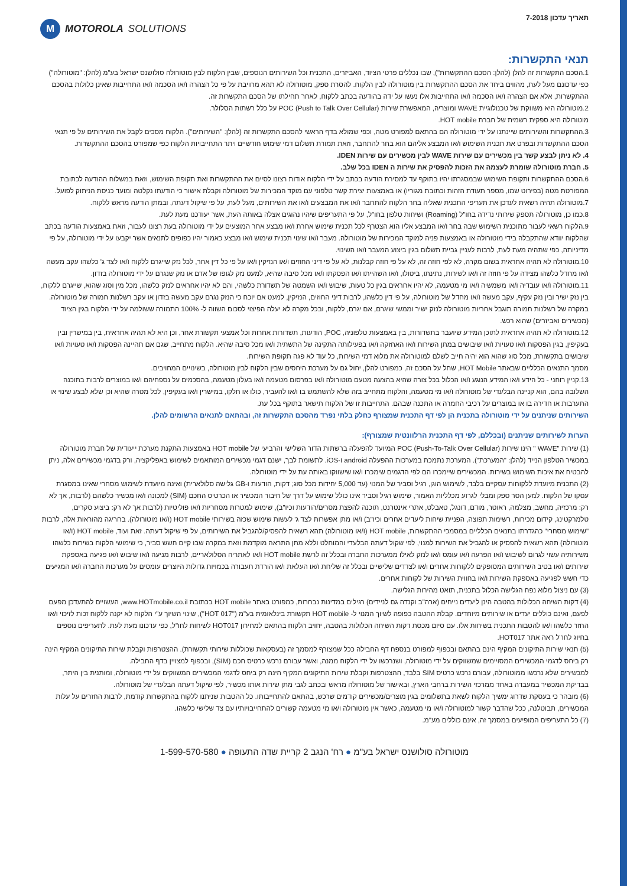תאריך עדכון 7-2018
M MOTOROLA SOLUTIONS
תנאי התקשרות:
1.הסכם התקשרות זה להלן (להלן: הסכם ההתקשרות"), שבו נכללים פרטי הציוד, האביזרים, התכנית וכל השירותים הנוספים, שבין הלקוח לבין מוטורולה סולושנס ישראל בע"מ (להלן: "מוטורולה") כפי עדכונם מעל לעת, מהווים ביחד את הסכם ההתקשרות בין מוטורולה לבין הלקוח. להסרת ספק, מוטורולה לא תהא מחויבת על פי כל הצהרה ו/או הסכמה ו/או התחייבות שאינן כלולות בהסכם ההתקשרות, אלא אם הצהרה ו/או הסכמה ו/או התחייבות אלו נעשו על ידה בהודעה בכתב ללקוח, לאחר תחילתו של הסכם התקשרות זה.
2.מוטורולה היא משווקת של טכנולוגיית WAVE ומוצריה, המאפשרת שירות POC (Push to Talk Over Cellular) על כלל רשתות הסלולר.
מוטורולה היא ספקית רשמית של חברת HOT mobile.
3.ההתקשרות והשירותים שיינתנו על ידי מוטורולה הם בהתאם למפורט מטה, וכפי שמולא בדף הראשי להסכם התקשרות זה (להלן: "השירותים"). הלקוח מסכים לקבל את השירותים על פי תנאי הסכם ההתקשרות ובפרט את תכנית השימוש ו/או המבצע אליהם הוא בחר להתחבר, וזאת תמורת תשלום דמי שימוש חודשיים ויתר התחייבויות הלקוח כפי שמפורט בהסכם ההתקשרות.
4. לא ניתן לבצע קשר בין מכשירים עם שירות WAVE לבין מכשירים עם שירות IDEN.
5. חברת מוטורולה שומרת לעצמה את הזכות להפסיק את שירות ה IDEN בכל שלב.
6.הסכם ההתקשרות ותקופת השימוש שבמסגרתו יהיו בתוקף עד למסירת הודעה בכתב על ידי הלקוח אודות רצונו לסיים את ההתקשרות ואת תקופת השימוש, וזאת במשלוח ההודעה לכתובת המפורטת מטה (בפירוט שמו, מספר תעודת הזהות וכתובת מגוריו) או באמצעות יצירת קשר טלפוני עם מוקד המכירות של מוטורולה וקבלת אישור כי הודעתו נקלטה ומועד כניסת הניתוק לפועל.
7.מוטורולה תהיה רשאית לעדכן את תעריפי התכנית שאליה בחר הלקוח להתחבר ו/או את המבצעים ו/או את השירותים, מעל לעת, על פי שיקול דעתה, ובמתן הודעה מראש ללקוח.
8.כמו כן, מוטורולה תספק שירותי נדידה בחו"ל (Roaming) ושיחות טלפון בחו"ל, על פי התעריפים שיהיו נהוגים אצלה באותה העת, אשר יעודכנו מעת לעת.
9.הלקוח רשאי לעבור מתוכנית השימוש שבה בחר ו/או המבצע אליו הוא הצטרף לכל תכנית שימוש אחרת ו/או מבצע אחר המוצעים על ידי מוטורולה בעת רצונו לעבור, וזאת באמצעות הודעה בכתב שהלקוח יוודא שהתקבלה בידי מוטורולה או באמצעות פניה למוקד המכירות של מוטורולה. מעבר ו/או שינוי תכנית שימוש ו/או מבצע כאמור יהיו כפופים לתנאים אשר יקבעו על ידי מוטורולה, על פי מדיניותה, כפי שתהיה מעת לעת, לרבות לעניין גביית תשלום בגין ביצוע המעבר ו/או השינוי.
10.מוטורולה לא תהיה אחראית בשום מקרה, לא לפי חוזה זה, לא על פי חוזה קבלנות, לא על פי דיני החוזים ו/או הנזיקין ו/או על פי כל דין אחר, לכל נזק שייגרם ללקוח ו/או לצד ג' כלשהו עקב מעשה ו/או מחדל כלשהו מצידה על פי חוזה זה ו/או לשירות, נתינתו, ביטולו, ו/או השהייתו ו/או הפסקתו ו/או מכל סיבה שהיא, למעט נזק לגופו של אדם או נזק שנגרם על ידי מוטורולה בזדון.
11.מוטורולה ו/או עובדיה ו/או משמשיה ו/או מי מטעמה, לא יהיו אחראים בגין כל טעות, שיבוש ו/או השמטה של תשדורת כלשהי, והם לא יהיו אחראים לנזק כלשהו, מכל מין וסוג שהוא, שייגרם ללקוח, בין נזק ישיר ובין נזק עקיף, עקב מעשה ו/או מחדל של מוטורולה, על פי דין כלשהו, לרבות דיני החוזים, הנזיקין, למעט אם יוכח כי הנזק נגרם עקב מעשה בזדון או עקב רשלנות חמורה של מוטורולה. במקרה של רשלנות חמורה תוגבל אחריות מוטורולה לנזק ישיר וממשי שיגרם, אם יגרם, ללקוח, ובכל מקרה לא יעלה הפיצוי לסכום השווה ל- 100% התמורה ששולמה על ידי הלקוח בגין הציוד (מכשירים ואביזרים) שהוא רכש.
12.מוטורולה לא תהיה אחראית לתוכן המידע שיועבר בתשדורות, בין באמצעות טלפוניה, POC, הודעות, תשדורות אחרות וכל אמצעי תקשורת אחר, וכן היא לא תהיה אחראית, בין במישרין ובין בעקיפין, בגין הפסקות ו/או טעויות ו/או שיבושים במתן השירות ו/או האחזקה ו/או בפעילותה התקינה של התשתית ו/או מכל סיבה שהיא. הלקוח מתחייב, שגם אם תהיינה הפסקות ו/או טעויות ו/או שיבושים בתקשורת, מכל סוג שהוא הוא יהיה חייב לשלם למוטורולה את מלוא דמי השירות, כל עוד לא פגה תקופת השירות.
מסמך התנאים הכלליים שבאתר HOT Mobile, שחל על הסכם זה, כמפורט להלן, יחול גם על מערכת היחסים שבין הלקוח לבין מוטורולה, בשינויים המחויבים.
13.קניין רוחני - כל הידע ו/או המידע הנוגע ו/או הכלול בכל צורה שהיא בהצעה מטעם מוטורולה ו/או בפרסום מטעמה ו/או בעלון מטעמה, בהסכמים על נספחיהם ו/או במוצרים לרבות בתוכנה השלובה בהם, הוא קניינה הבלעדי של מוטורולה ו/או מי מטעמה, והלקוח מתחייב בזה שלא להשתמש בו ו/או להעביר, כולו או חלקו, במישרין ו/או בעקיפין, לכל מטרה שהיא וכן שלא לבצע שינוי או התערבות או חדירה בו או במוצרים על רכיבי החמרה או התכנה שבהם. התחייבות זו של הלקוח תישאר בתוקף בכל עת.
השירותים שניתנים על ידי מוטורולה בתכנית הן לפי דף התכנית שמצורף כחלק בלתי נפרד מהסכם התקשרות זה, ובהתאם לתנאים הרשומים להלן.
הערות לשירותים שניתנים (ובכללם, לפי דף התכנית הרלוונטית שמצורף):
(1) שירות "WAVE " הינו שירות POC (Push-To-Talk Over Cellular) המיועד להפעלה ברשתות הדור השלישי והרביעי של HOT mobile באמצעות התקנת מערכת ייעודית של חברת מוטורולה במכשיר הטלפון הנייד (להלן: "המערכת"). המערכת נתמכת במערכות ההפעלה android ו-iOS. לתשומת לבך, ישנם דגמי מכשירים המותאמים לשימוש באפליקציה, ורק בדגמי מכשירים אלה, ניתן להבטיח את איכות השימוש בשירות. המכשירים שיימכרו הם לפי הדגמים שימכרו ו/או שישווקו באותה עת על ידי מוטורולה.
(2) התכנית מיועדת ללקוחות עסקיים בלבד, לשימוש הוגן, רגיל וסביר של המנוי (עד 5,000 יחידות מכל סוג; דקות, הודעות ו-GB גלישה סלולארית) ואינה מיועדת לשימוש מסחרי שאינו במסגרת עסקו של הלקוח. למען הסר ספק ומבלי לגרוע מכלליות האמור, שימוש רגיל וסביר אינו כולל שימוש על דרך של חיבור המכשיר או הכרטיס החכם (SIM) למכונה ו/או מכשיר כלשהם (לרבות, אך לא רק: מרכזיה, מחשב, מצלמה, ראוטר, מודם, דונגל, טאבלט, אתרי אינטרנט, תוכנה להפצת מסרים/הודעות וכיו"ב), שימוש למטרות מסחריות ו/או פוליטיות (לרבות אך לא רק: ביצוע סקרים, טלמרקטינג, קידום מכירות, רשימות תפוצה, הפניית שיחות ליעדים אחרים וכיו"ב) ו/או מתן אפשרות לצד ג' לעשות שימוש שכזה בשירותי HOT mobile (ו/או מוטורולה). בחריגה מהוראות אלה, לרבות "שימוש מסחרי" כהגדרתו בתנאים הכלליים במסמכי ההתקשרות, HOT mobile (ו/או מוטורולה) תהא רשאית להפסיק/להגביל את השירותים, על פי שיקול דעתה. זאת ועוד, HOT mobile (ו/או מוטורולה) תהא רשאית להפסיק או להגביל את השירות למנוי, לפי שקול דעתה הבלעדי והמוחלט וללא מתן התראה מוקדמת וזאת במקרה שבו קיים חשש סביר, כי שימושי הלקוח בשירות כלשהו משירותיה עשוי לגרום לשיבוש ו/או הפרעה ו/או עומס ו/או לנזק לאילו ממערכות החברה ובכלל זה לרשת HOT mobile ו/או לאתריה הסלולאריים, לרבות מניעה ו/או שיבוש ו/או פגיעה באספקת שירותים ו/או בטיב השירותים המסופקים ללקוחות אחרים ו/או לצדדים שלישיים ובכלל זה שליחת ו/או העלאת ו/או הורדת תעבורה בכמויות גדולות היוצרים עומסים על מערכות החברה ו/או המגיעים כדי חשש לפגיעה באספקת השירות ו/או בחווית השירות של לקוחות אחרים.
(3) עם ניצול מלוא נפח הגלישה הכלול בתכנית, תואט מהירות הגלישה.
(4) דקות השיחה הכלולות בהטבה הינן ליעדים נייחים (ארה"ב וקנדה גם לניידים) רגילים במדינות נבחרות, כמפורט באתר HOT mobile בכתובת www.HOTmobile.co.il, העשויים להתעדכן מפעם לפעם, ואינם כוללים יעדים או שירותים מיוחדים. קבלת ההטבה כפופה לשיוך המנוי ל- HOT mobile תקשורת בינלאומית בע"מ ("HOT 017"), שינוי השיוך ע"י הלקוח לא יקנה ללקוח זכות לזיכוי ו/או החזר כלשהו ו/או להטבות התכנית בשיחות אלו. עם סיום מכסת דקות השיחה הכלולות בהטבה, יחויב הלקוח בהתאם למחירון HOT017 לשיחות לחו"ל, כפי עדכונו מעת לעת. לתעריפים נוספים בחיוג לחו"ל ראה אתר HOT017.
(5) תנאי שירות התיקונים המקיף הינם בהתאם ובכפוף למפורט בנספח דף החבילה ככל שמצורף למסמך זה (בעסקאות שכוללות שירותי תקשורת). ההצטרפות וקבלת שירות התיקונים המקיף הינה רק ביחס לדגמי המכשירים המסויימים שמשווקים על ידי מוטורולה, ושנרכשו על ידי הלקוח ממנה, ואשר עבורם נרכש כרטיס חכם (SIM), ובכפוף למצויין בדף החבילה.
למכשירים שלא נרכשו ממוטורולה, עבורם נרכש כרטיס SIM בלבד, ההצטרפות וקבלת שירות התיקונים המקיף הינה רק ביחס לדגמי המכשירים המשווקים על ידי מוטורולה, ומותנית בין היתר, בבדיקת המכשיר במעבדה באחד ממרכזי השירות ברחבי הארץ, ובאישור של מוטורולה מראש ובכתב לגבי מתן שירות אותו מכשיר, לפי שיקול דעתה הבלעדי של מוטורולה.
(6) מובהר כי בעסקת שדרוג ימשיך הלקוח לשאת בתשלומים בגין מוצרים/מכשירים קודמים שרכש, בהתאם להתחייבותו. כל ההטבות שניתנו ללקוח בהתקשרות קודמת, לרבות החזרים על עלות המכשירים, תבוטלנה, ככל שהדבר קשור למוטורולה ו/או מי מטעמה, כאשר אין מוטורולה ו/או מי מטעמה קשורים להתחייבויותיו עם צד שלישי כלשהו.
(7) כל התעריפים המופיעים במסמך זה, אינם כוללים מע"מ.
מוטורולה סולושנס ישראל בע"מ ● רח' הנגב 2 קריית שדה התעופה ● 1-599-570-580